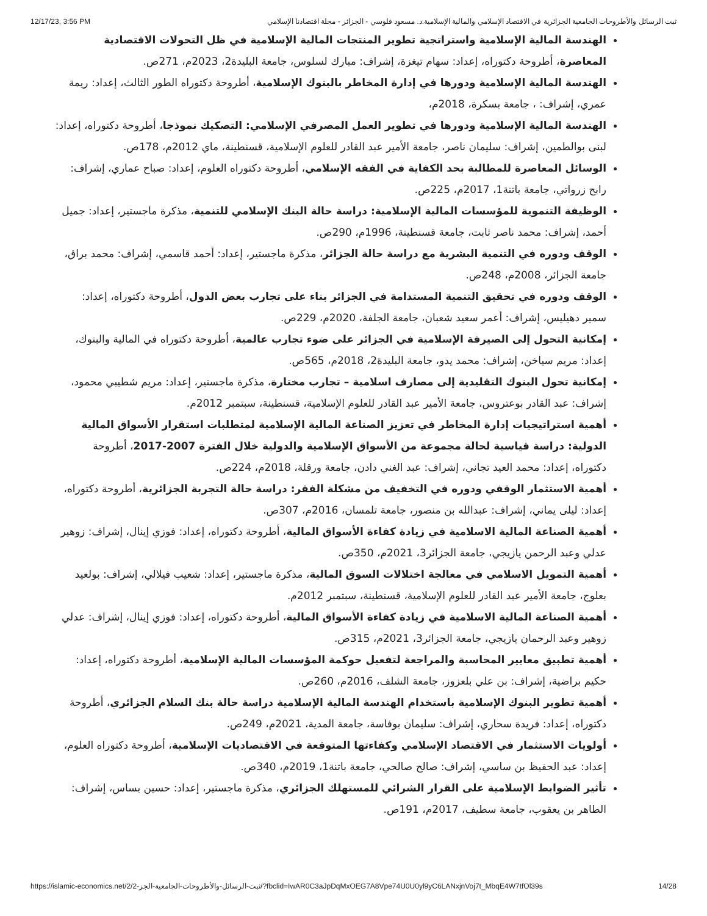12/17/23, 3:56 PM ثبت الرسائل والأطروحات الجامعية الجزائرية في الاقتصاد الإسلامي والمالية الإسلامية.د. مسعود فلوسي - الجزائر - مجلة اقتصادنا الإسلامي
الهندسة المالية الإسلامية واستراتجية تطوير المنتجات المالية الإسلامية في ظل التحولات الاقتصادية المعاصرة، أطروحة دكتوراه، إعداد: سهام تيغزة، إشراف: مبارك لسلوس، جامعة البليدة2، 2023م، 271ص.
الهندسة المالية الإسلامية ودورها في إدارة المخاطر بالبنوك الإسلامية، أطروحة دكتوراه الطور الثالث، إعداد: ريمة عمري، إشراف: ، جامعة بسكرة، 2018م،
الهندسة المالية الإسلامية ودورها في تطوير العمل المصرفي الإسلامي: التصكيك نموذجا، أطروحة دكتوراه، إعداد: لبنى بوالطمين، إشراف: سليمان ناصر، جامعة الأمير عبد القادر للعلوم الإسلامية، قسنطينة، ماي 2012م، 178ص.
الوسائل المعاصرة للمطالبة بحد الكفاية في الفقه الإسلامي، أطروحة دكتوراه العلوم، إعداد: صباح عماري، إشراف: رابح زرواتي، جامعة باتنة1، 2017م، 225ص.
الوظيفة التنموية للمؤسسات المالية الإسلامية: دراسة حالة البنك الإسلامي للتنمية، مذكرة ماجستير، إعداد: جميل أحمد، إشراف: محمد ناصر ثابت، جامعة قسنطينة، 1996م، 290ص.
الوقف ودوره في التنمية البشرية مع دراسة حالة الجزائر، مذكرة ماجستير، إعداد: أحمد قاسمي، إشراف: محمد براق، جامعة الجزائر، 2008م، 248ص.
الوقف ودوره في تحقيق التنمية المستدامة في الجزائر بناء على تجارب بعض الدول، أطروحة دكتوراه، إعداد: سمير دهيليس، إشراف: أعمر سعيد شعبان، جامعة الجلفة، 2020م، 229ص.
إمكانية التحول إلى الصيرفة الإسلامية في الجزائر على ضوء تجارب عالمية، أطروحة دكتوراه في المالية والبنوك، إعداد: مريم سياخن، إشراف: محمد يدو، جامعة البليدة2، 2018م، 565ص.
إمكانية تحول البنوك التقليدية إلى مصارف اسلامية – تجارب مختارة، مذكرة ماجستير، إعداد: مريم شطيبي محمود، إشراف: عبد القادر بوعتروس، جامعة الأمير عبد القادر للعلوم الإسلامية، قسنطينة، سبتمبر 2012م.
أهمية استراتيجيات إدارة المخاطر في تعزيز الصناعة المالية الإسلامية لمتطلبات استقرار الأسواق المالية الدولية: دراسة قياسية لحالة مجموعة من الأسواق الإسلامية والدولية خلال الفترة 2007-2017، أطروحة دكتوراه، إعداد: محمد العيد تجاني، إشراف: عبد الغني دادن، جامعة ورقلة، 2018م، 224ص.
أهمية الاستثمار الوقفي ودوره في التخفيف من مشكلة الفقر: دراسة حالة التجربة الجزائرية، أطروحة دكتوراه، إعداد: ليلى يماني، إشراف: عبدالله بن منصور، جامعة تلمسان، 2016م، 307ص.
أهمية الصناعة المالية الاسلامية في زيادة كفاءة الأسواق المالية، أطروحة دكتوراه، إعداد: فوزي إينال، إشراف: زوهير عدلي وعبد الرحمن يازيجي، جامعة الجزائر3، 2021م، 350ص.
أهمية التمويل الاسلامي في معالجة اختلالات السوق المالية، مذكرة ماجستير، إعداد: شعيب فيلالي، إشراف: بولعيد بعلوج، جامعة الأمير عبد القادر للعلوم الإسلامية، قسنطينة، سبتمبر 2012م.
أهمية الصناعة المالية الاسلامية في زيادة كفاءة الأسواق المالية، أطروحة دكتوراه، إعداد: فوزي إينال، إشراف: عدلي زوهير وعبد الرحمان يازيجي، جامعة الجزائر3، 2021م، 315ص.
أهمية تطبيق معايير المحاسبة والمراجعة لتفعيل حوكمة المؤسسات المالية الإسلامية، أطروحة دكتوراه، إعداد: حكيم براضية، إشراف: بن علي بلعزوز، جامعة الشلف، 2016م، 260ص.
أهمية تطوير البنوك الإسلامية باستخدام الهندسة المالية الإسلامية دراسة حالة بنك السلام الجزائري، أطروحة دكتوراه، إعداد: فريدة سحاري، إشراف: سليمان بوفاسة، جامعة المدية، 2021م، 249ص.
أولويات الاستثمار في الاقتصاد الإسلامي وكفاءتها المتوقعة في الاقتصاديات الإسلامية، أطروحة دكتوراه العلوم، إعداد: عبد الحفيظ بن ساسي، إشراف: صالح صالحي، جامعة باتنة1، 2019م، 340ص.
تأثير الضوابط الإسلامية على القرار الشرائي للمستهلك الجزائري، مذكرة ماجستير، إعداد: حسين بساس، إشراف: الطاهر بن يعقوب، جامعة سطيف، 2017م، 191ص.
https://islamic-economics.net/2/ثبت-الرسائل-والأطروحات-الجامعية-الجز-2/?fbclid=IwAR0C3aJpDqMxOEG7A8Vpe74U0U0yl9yC6LANxjnVoj7t_MbqE4W7tfOl39s 14/28